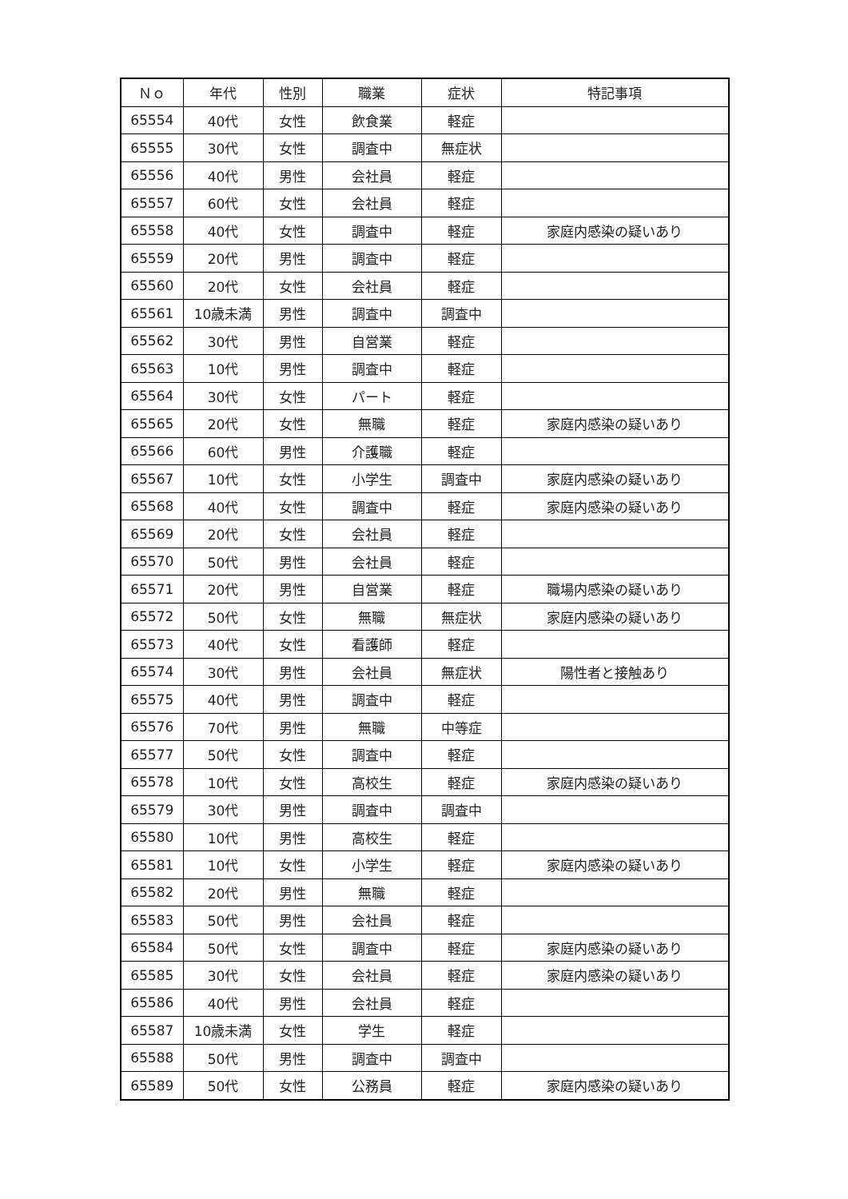| Ｎｏ | 年代 | 性別 | 職業 | 症状 | 特記事項 |
| --- | --- | --- | --- | --- | --- |
| 65554 | 40代 | 女性 | 飲食業 | 軽症 | |
| 65555 | 30代 | 女性 | 調査中 | 無症状 | |
| 65556 | 40代 | 男性 | 会社員 | 軽症 | |
| 65557 | 60代 | 女性 | 会社員 | 軽症 | |
| 65558 | 40代 | 女性 | 調査中 | 軽症 | 家庭内感染の疑いあり |
| 65559 | 20代 | 男性 | 調査中 | 軽症 | |
| 65560 | 20代 | 女性 | 会社員 | 軽症 | |
| 65561 | 10歳未満 | 男性 | 調査中 | 調査中 | |
| 65562 | 30代 | 男性 | 自営業 | 軽症 | |
| 65563 | 10代 | 男性 | 調査中 | 軽症 | |
| 65564 | 30代 | 女性 | パート | 軽症 | |
| 65565 | 20代 | 女性 | 無職 | 軽症 | 家庭内感染の疑いあり |
| 65566 | 60代 | 男性 | 介護職 | 軽症 | |
| 65567 | 10代 | 女性 | 小学生 | 調査中 | 家庭内感染の疑いあり |
| 65568 | 40代 | 女性 | 調査中 | 軽症 | 家庭内感染の疑いあり |
| 65569 | 20代 | 女性 | 会社員 | 軽症 | |
| 65570 | 50代 | 男性 | 会社員 | 軽症 | |
| 65571 | 20代 | 男性 | 自営業 | 軽症 | 職場内感染の疑いあり |
| 65572 | 50代 | 女性 | 無職 | 無症状 | 家庭内感染の疑いあり |
| 65573 | 40代 | 女性 | 看護師 | 軽症 | |
| 65574 | 30代 | 男性 | 会社員 | 無症状 | 陽性者と接触あり |
| 65575 | 40代 | 男性 | 調査中 | 軽症 | |
| 65576 | 70代 | 男性 | 無職 | 中等症 | |
| 65577 | 50代 | 女性 | 調査中 | 軽症 | |
| 65578 | 10代 | 女性 | 高校生 | 軽症 | 家庭内感染の疑いあり |
| 65579 | 30代 | 男性 | 調査中 | 調査中 | |
| 65580 | 10代 | 男性 | 高校生 | 軽症 | |
| 65581 | 10代 | 女性 | 小学生 | 軽症 | 家庭内感染の疑いあり |
| 65582 | 20代 | 男性 | 無職 | 軽症 | |
| 65583 | 50代 | 男性 | 会社員 | 軽症 | |
| 65584 | 50代 | 女性 | 調査中 | 軽症 | 家庭内感染の疑いあり |
| 65585 | 30代 | 女性 | 会社員 | 軽症 | 家庭内感染の疑いあり |
| 65586 | 40代 | 男性 | 会社員 | 軽症 | |
| 65587 | 10歳未満 | 女性 | 学生 | 軽症 | |
| 65588 | 50代 | 男性 | 調査中 | 調査中 | |
| 65589 | 50代 | 女性 | 公務員 | 軽症 | 家庭内感染の疑いあり |